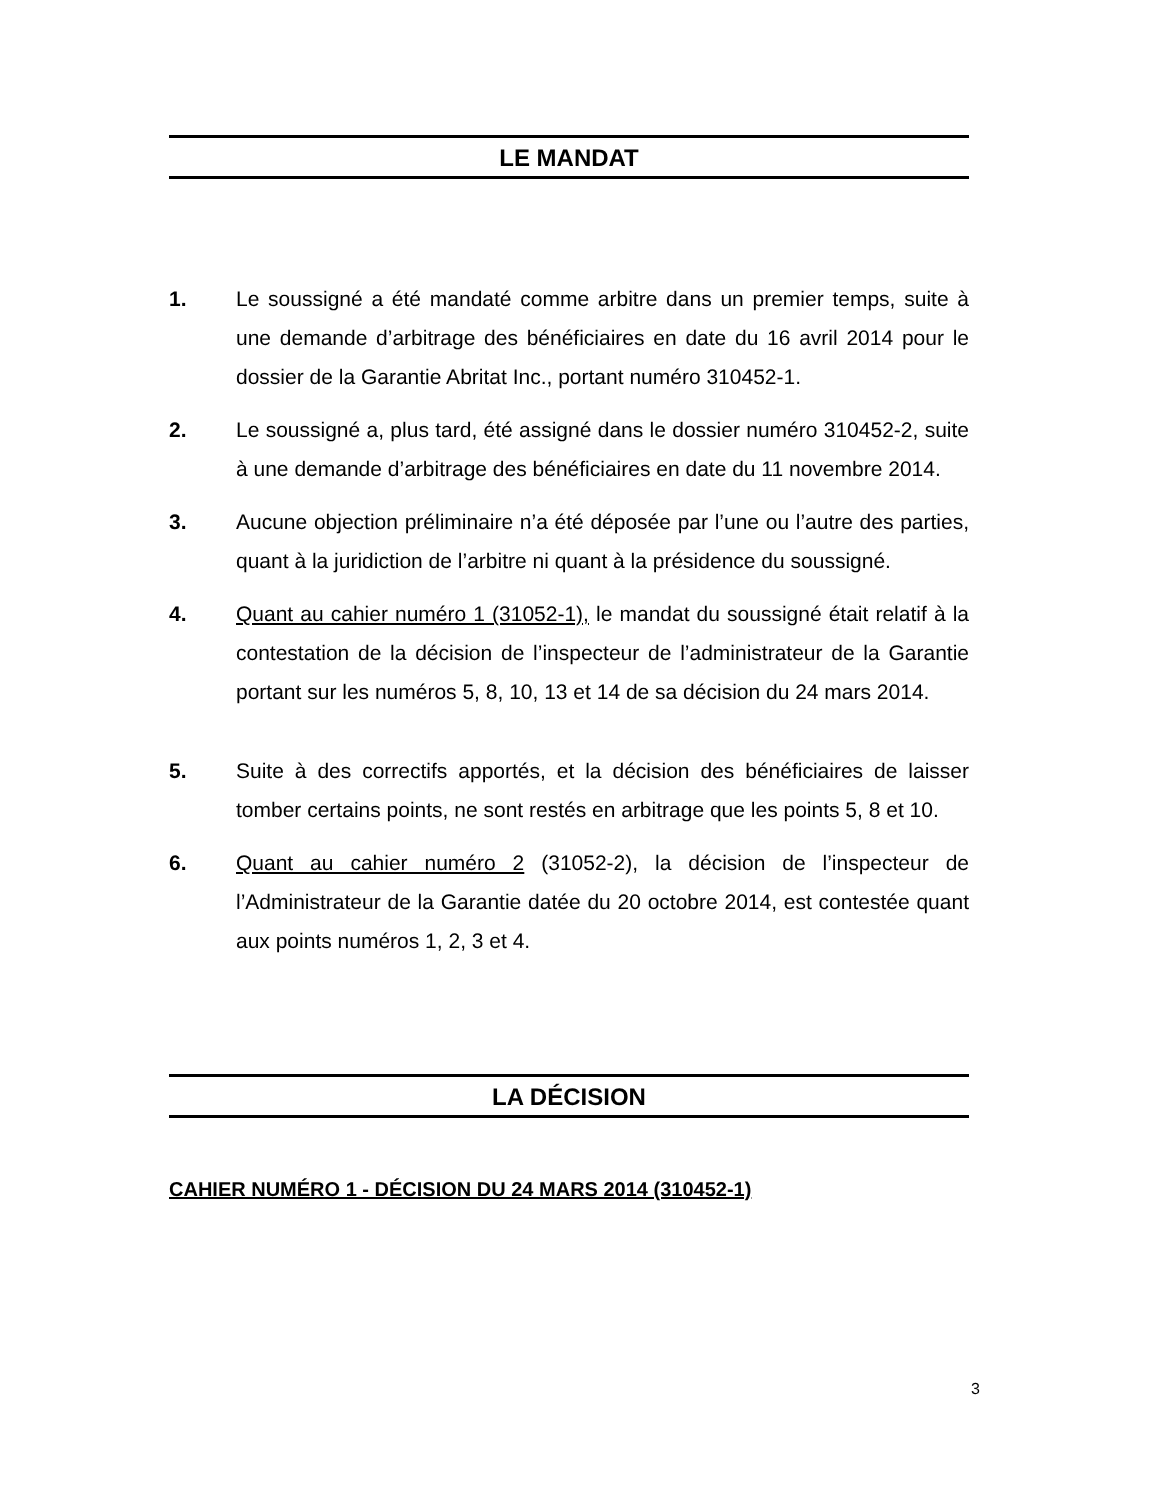LE MANDAT
1. Le soussigné a été mandaté comme arbitre dans un premier temps, suite à une demande d’arbitrage des bénéficiaires en date du 16 avril 2014 pour le dossier de la Garantie Abritat Inc., portant numéro 310452-1.
2. Le soussigné a, plus tard, été assigné dans le dossier numéro 310452-2, suite à une demande d’arbitrage des bénéficiaires en date du 11 novembre 2014.
3. Aucune objection préliminaire n’a été déposée par l’une ou l’autre des parties, quant à la juridiction de l’arbitre ni quant à la présidence du soussigné.
4. Quant au cahier numéro 1 (31052-1), le mandat du soussigné était relatif à la contestation de la décision de l’inspecteur de l’administrateur de la Garantie portant sur les numéros 5, 8, 10, 13 et 14 de sa décision du 24 mars 2014.
5. Suite à des correctifs apportés, et la décision des bénéficiaires de laisser tomber certains points, ne sont restés en arbitrage que les points 5, 8 et 10.
6. Quant au cahier numéro 2 (31052-2), la décision de l’inspecteur de l’Administrateur de la Garantie datée du 20 octobre 2014, est contestée quant aux points numéros 1, 2, 3 et 4.
LA DÉCISION
CAHIER NUMÉRO 1 - DÉCISION DU 24 MARS 2014 (310452-1)
3